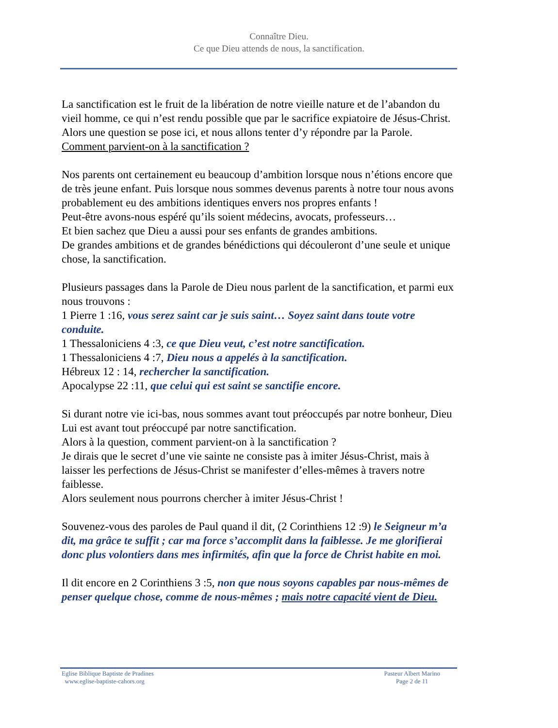Connaître Dieu.
Ce que Dieu attends de nous, la sanctification.
La sanctification est le fruit de la libération de notre vieille nature et de l’abandon du vieil homme, ce qui n’est rendu possible que par le sacrifice expiatoire de Jésus-Christ.
Alors une question se pose ici, et nous allons tenter d’y répondre par la Parole.
Comment parvient-on à la sanctification ?
Nos parents ont certainement eu beaucoup d’ambition lorsque nous n’étions encore que de très jeune enfant. Puis lorsque nous sommes devenus parents à notre tour nous avons probablement eu des ambitions identiques envers nos propres enfants !
Peut-être avons-nous espéré qu’ils soient médecins, avocats, professeurs…
Et bien sachez que Dieu a aussi pour ses enfants de grandes ambitions.
De grandes ambitions et de grandes bénédictions qui découleront d’une seule et unique chose, la sanctification.
Plusieurs passages dans la Parole de Dieu nous parlent de la sanctification, et parmi eux nous trouvons :
1 Pierre 1 :16, vous serez saint car je suis saint… Soyez saint dans toute votre conduite.
1 Thessaloniciens 4 :3, ce que Dieu veut, c’est notre sanctification.
1 Thessaloniciens 4 :7, Dieu nous a appelés à la sanctification.
Hébreux 12 : 14, rechercher la sanctification.
Apocalypse 22 :11, que celui qui est saint se sanctifie encore.
Si durant notre vie ici-bas, nous sommes avant tout préoccupés par notre bonheur, Dieu Lui est avant tout préoccupé par notre sanctification.
Alors à la question, comment parvient-on à la sanctification ?
Je dirais que le secret d’une vie sainte ne consiste pas à imiter Jésus-Christ, mais à laisser les perfections de Jésus-Christ se manifester d’elles-mêmes à travers notre faiblesse.
Alors seulement nous pourrons chercher à imiter Jésus-Christ !
Souvenez-vous des paroles de Paul quand il dit, (2 Corinthiens 12 :9) le Seigneur m’a dit, ma grâce te suffit ; car ma force s’accomplit dans la faiblesse. Je me glorifierai donc plus volontiers dans mes infirmités, afin que la force de Christ habite en moi.
Il dit encore en 2 Corinthiens 3 :5, non que nous soyons capables par nous-mêmes de penser quelque chose, comme de nous-mêmes ; mais notre capacité vient de Dieu.
Eglise Biblique Baptiste de Pradines
www.eglise-baptiste-cahors.org
Pasteur Albert Marino
Page 2 de 11